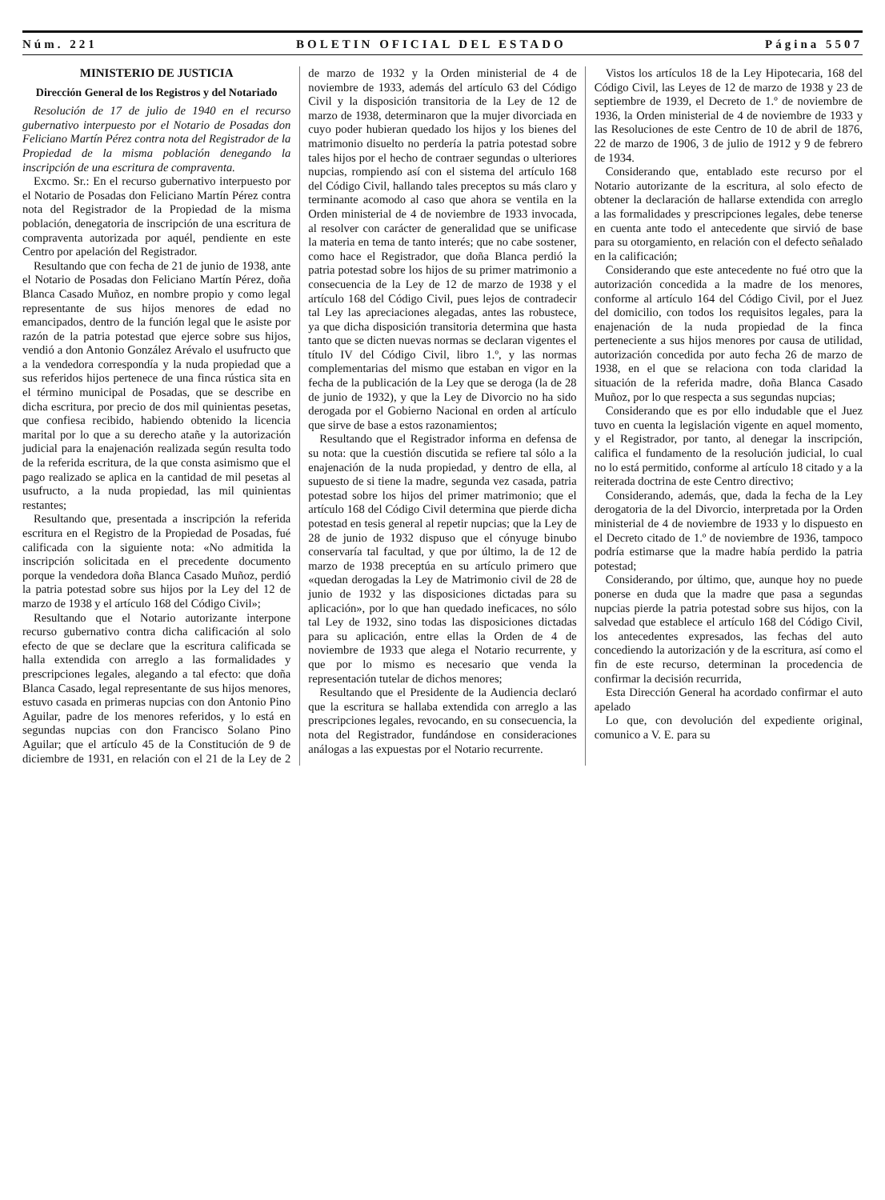Núm. 221 BOLETIN OFICIAL DEL ESTADO Página 5507
MINISTERIO DE JUSTICIA
Dirección General de los Registros y del Notariado
Resolución de 17 de julio de 1940 en el recurso gubernativo interpuesto por el Notario de Posadas don Feliciano Martín Pérez contra nota del Registrador de la Propiedad de la misma población denegando la inscripción de una escritura de compraventa.
Excmo. Sr.: En el recurso gubernativo interpuesto por el Notario de Posadas don Feliciano Martín Pérez contra nota del Registrador de la Propiedad de la misma población, denegatoria de inscripción de una escritura de compraventa autorizada por aquél, pendiente en este Centro por apelación del Registrador.
Resultando que con fecha de 21 de junio de 1938, ante el Notario de Posadas don Feliciano Martín Pérez, doña Blanca Casado Muñoz, en nombre propio y como legal representante de sus hijos menores de edad no emancipados, dentro de la función legal que le asiste por razón de la patria potestad que ejerce sobre sus hijos, vendió a don Antonio González Arévalo el usufructo que a la vendedora correspondía y la nuda propiedad que a sus referidos hijos pertenece de una finca rústica sita en el término municipal de Posadas, que se describe en dicha escritura, por precio de dos mil quinientas pesetas, que confiesa recibido, habiendo obtenido la licencia marital por lo que a su derecho atañe y la autorización judicial para la enajenación realizada según resulta todo de la referida escritura, de la que consta asimismo que el pago realizado se aplica en la cantidad de mil pesetas al usufructo, a la nuda propiedad, las mil quinientas restantes;
Resultando que, presentada a inscripción la referida escritura en el Registro de la Propiedad de Posadas, fué calificada con la siguiente nota: «No admitida la inscripción solicitada en el precedente documento porque la vendedora doña Blanca Casado Muñoz, perdió la patria potestad sobre sus hijos por la Ley del 12 de marzo de 1938 y el artículo 168 del Código Civil»;
Resultando que el Notario autorizante interpone recurso gubernativo contra dicha calificación al solo efecto de que se declare que la escritura calificada se halla extendida con arreglo a las formalidades y prescripciones legales, alegando a tal efecto: que doña Blanca Casado, legal representante de sus hijos menores, estuvo casada en primeras nupcias con don Antonio Pino Aguilar, padre de los menores referidos, y lo está en segundas nupcias con don Francisco Solano Pino Aguilar; que el artículo 45 de la Constitución de 9 de diciembre de 1931, en relación con el 21 de la Ley de 2 de marzo de 1932 y la Orden ministerial de 4 de noviembre de 1933, además del artículo 63 del Código Civil y la disposición transitoria de la Ley de 12 de marzo de 1938, determinaron que la mujer divorciada en cuyo poder hubieran quedado los hijos y los bienes del matrimonio disuelto no perdería la patria potestad sobre tales hijos por el hecho de contraer segundas o ulteriores nupcias, rompiendo así con el sistema del artículo 168 del Código Civil, hallando tales preceptos su más claro y terminante acomodo al caso que ahora se ventila en la Orden ministerial de 4 de noviembre de 1933 invocada, al resolver con carácter de generalidad que se unificase la materia en tema de tanto interés; que no cabe sostener, como hace el Registrador, que doña Blanca perdió la patria potestad sobre los hijos de su primer matrimonio a consecuencia de la Ley de 12 de marzo de 1938 y el artículo 168 del Código Civil, pues lejos de contradecir tal Ley las apreciaciones alegadas, antes las robustece, ya que dicha disposición transitoria determina que hasta tanto que se dicten nuevas normas se declaran vigentes el título IV del Código Civil, libro 1.º, y las normas complementarias del mismo que estaban en vigor en la fecha de la publicación de la Ley que se deroga (la de 28 de junio de 1932), y que la Ley de Divorcio no ha sido derogada por el Gobierno Nacional en orden al artículo que sirve de base a estos razonamientos;
Resultando que el Registrador informa en defensa de su nota: que la cuestión discutida se refiere tal sólo a la enajenación de la nuda propiedad, y dentro de ella, al supuesto de si tiene la madre, segunda vez casada, patria potestad sobre los hijos del primer matrimonio; que el artículo 168 del Código Civil determina que pierde dicha potestad en tesis general al repetir nupcias; que la Ley de 28 de junio de 1932 dispuso que el cónyuge binubo conservaría tal facultad, y que por último, la de 12 de marzo de 1938 preceptúa en su artículo primero que «quedan derogadas la Ley de Matrimonio civil de 28 de junio de 1932 y las disposiciones dictadas para su aplicación», por lo que han quedado ineficaces, no sólo tal Ley de 1932, sino todas las disposiciones dictadas para su aplicación, entre ellas la Orden de 4 de noviembre de 1933 que alega el Notario recurrente, y que por lo mismo es necesario que venda la representación tutelar de dichos menores;
Resultando que el Presidente de la Audiencia declaró que la escritura se hallaba extendida con arreglo a las prescripciones legales, revocando, en su consecuencia, la nota del Registrador, fundándose en consideraciones análogas a las expuestas por el Notario recurrente.
Vistos los artículos 18 de la Ley Hipotecaria, 168 del Código Civil, las Leyes de 12 de marzo de 1938 y 23 de septiembre de 1939, el Decreto de 1.º de noviembre de 1936, la Orden ministerial de 4 de noviembre de 1933 y las Resoluciones de este Centro de 10 de abril de 1876, 22 de marzo de 1906, 3 de julio de 1912 y 9 de febrero de 1934.
Considerando que, entablado este recurso por el Notario autorizante de la escritura, al solo efecto de obtener la declaración de hallarse extendida con arreglo a las formalidades y prescripciones legales, debe tenerse en cuenta ante todo el antecedente que sirvió de base para su otorgamiento, en relación con el defecto señalado en la calificación;
Considerando que este antecedente no fué otro que la autorización concedida a la madre de los menores, conforme al artículo 164 del Código Civil, por el Juez del domicilio, con todos los requisitos legales, para la enajenación de la nuda propiedad de la finca perteneciente a sus hijos menores por causa de utilidad, autorización concedida por auto fecha 26 de marzo de 1938, en el que se relaciona con toda claridad la situación de la referida madre, doña Blanca Casado Muñoz, por lo que respecta a sus segundas nupcias;
Considerando que es por ello indudable que el Juez tuvo en cuenta la legislación vigente en aquel momento, y el Registrador, por tanto, al denegar la inscripción, califica el fundamento de la resolución judicial, lo cual no lo está permitido, conforme al artículo 18 citado y a la reiterada doctrina de este Centro directivo;
Considerando, además, que, dada la fecha de la Ley derogatoria de la del Divorcio, interpretada por la Orden ministerial de 4 de noviembre de 1933 y lo dispuesto en el Decreto citado de 1.º de noviembre de 1936, tampoco podría estimarse que la madre había perdido la patria potestad;
Considerando, por último, que, aunque hoy no puede ponerse en duda que la madre que pasa a segundas nupcias pierde la patria potestad sobre sus hijos, con la salvedad que establece el artículo 168 del Código Civil, los antecedentes expresados, las fechas del auto concediendo la autorización y de la escritura, así como el fin de este recurso, determinan la procedencia de confirmar la decisión recurrida,
Esta Dirección General ha acordado confirmar el auto apelado
Lo que, con devolución del expediente original, comunico a V. E. para su